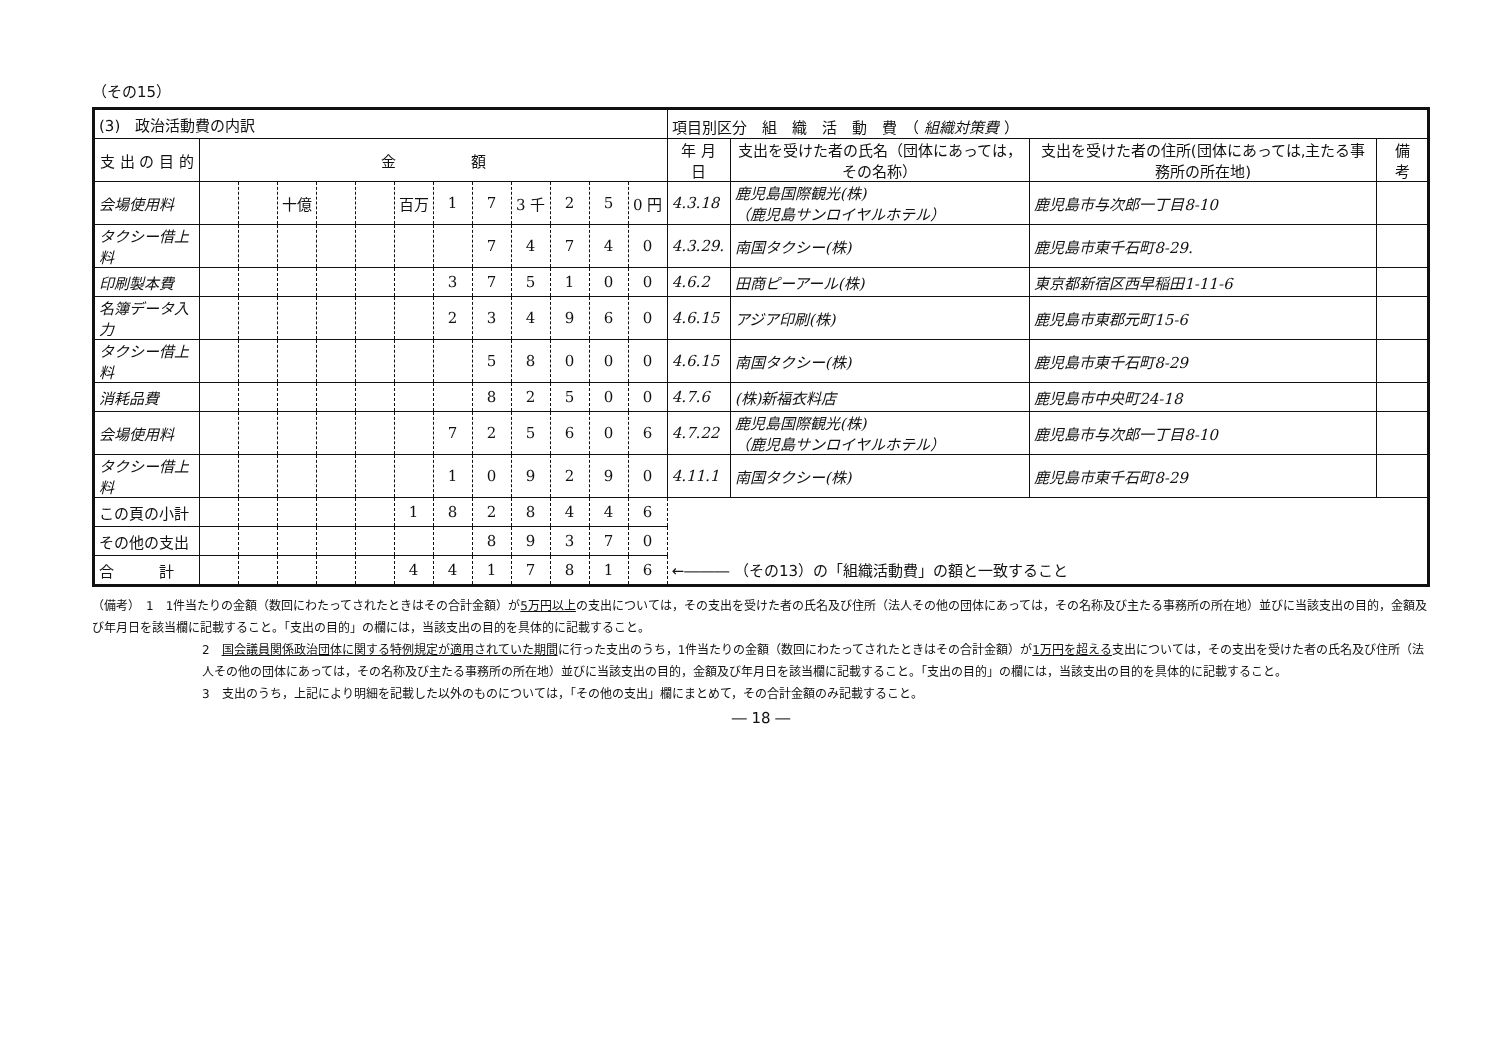（その15）
| (3) 政治活動費の内訳 | | | | | | | | | | | | | 項目別区分 組 織 活 動 費 （ 組織対策費 ） | | | |
| 支 出 の 目 的 | 金 額 | | | | | | | | | | | | 年 月 日 | 支出を受けた者の氏名（団体にあっては，その名称） | 支出を受けた者の住所(団体にあっては,主たる事務所の所在地) | 備 考 |
| 会場使用料 | | | 十億 | | | 百万 | 1 | 7 | 3 千 | 2 | 5 | 0 円 | 4.3.18 | 鹿児島国際観光(株) （鹿児島サンロイヤルホテル） | 鹿児島市与次郎一丁目8-10 | |
| タクシー借上料 | | | | | | | | 7 | 4 | 7 | 4 | 0 | 4.3.29. | 南国タクシー(株) | 鹿児島市東千石町8-29. | |
| 印刷製本費 | | | | | | | 3 | 7 | 5 | 1 | 0 | 0 | 4.6.2 | 田商ピーアール(株) | 東京都新宿区西早稲田1-11-6 | |
| 名簿データ入力 | | | | | | | 2 | 3 | 4 | 9 | 6 | 0 | 4.6.15 | アジア印刷(株) | 鹿児島市東郡元町15-6 | |
| タクシー借上料 | | | | | | | | 5 | 8 | 0 | 0 | 0 | 4.6.15 | 南国タクシー(株) | 鹿児島市東千石町8-29 | |
| 消耗品費 | | | | | | | | 8 | 2 | 5 | 0 | 0 | 4.7.6 | (株)新福衣料店 | 鹿児島市中央町24-18 | |
| 会場使用料 | | | | | | | 7 | 2 | 5 | 6 | 0 | 6 | 4.7.22 | 鹿児島国際観光(株) （鹿児島サンロイヤルホテル） | 鹿児島市与次郎一丁目8-10 | |
| タクシー借上料 | | | | | | | 1 | 0 | 9 | 2 | 9 | 0 | 4.11.1 | 南国タクシー(株) | 鹿児島市東千石町8-29 | |
| この頁の小計 | | | | | | 1 | 8 | 2 | 8 | 4 | 4 | 6 | | | | |
| その他の支出 | | | | | | | | 8 | 9 | 3 | 7 | 0 | | | | |
| 合 計 | | | | | | 4 | 4 | 1 | 7 | 8 | 1 | 6 | ←――― （その13）の「組織活動費」の額と一致すること | | | |
（備考）　1　1件当たりの金額（数回にわたってされたときはその合計金額）が5万円以上の支出については，その支出を受けた者の氏名及び住所（法人その他の団体にあっては，その名称及び主たる事務所の所在地）並びに当該支出の目的，金額及び年月日を該当欄に記載すること。「支出の目的」の欄には，当該支出の目的を具体的に記載すること。
2　国会議員関係政治団体に関する特例規定が適用されていた期間に行った支出のうち，1件当たりの金額（数回にわたってされたときはその合計金額）が1万円を超える支出については，その支出を受けた者の氏名及び住所（法人その他の団体にあっては，その名称及び主たる事務所の所在地）並びに当該支出の目的，金額及び年月日を該当欄に記載すること。「支出の目的」の欄には，当該支出の目的を具体的に記載すること。
3　支出のうち，上記により明細を記載した以外のものについては，「その他の支出」欄にまとめて，その合計金額のみ記載すること。
― 18 ―